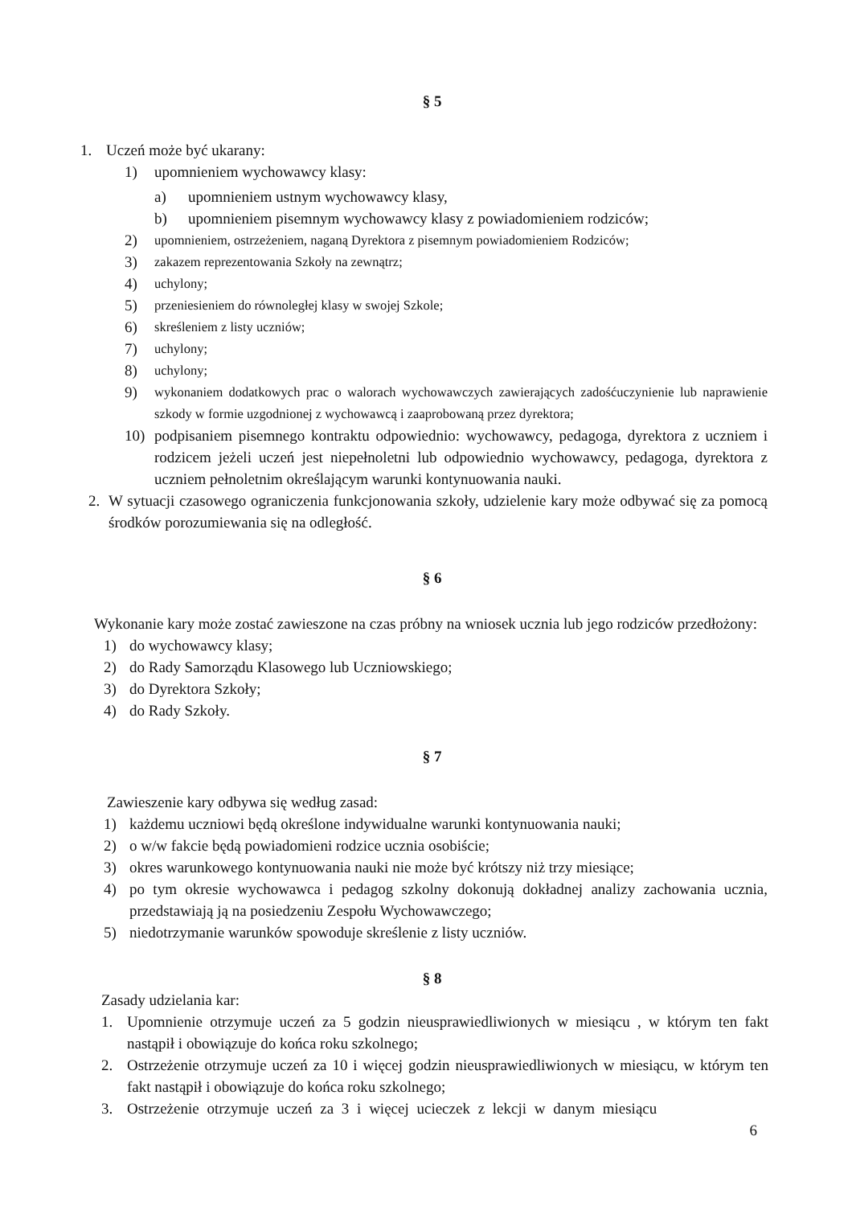§ 5
1. Uczeń może być ukarany:
1) upomnieniem wychowawcy klasy:
a) upomnieniem ustnym wychowawcy klasy,
b) upomnieniem pisemnym wychowawcy klasy z powiadomieniem rodziców;
2) upomnieniem, ostrzeżeniem, naganą Dyrektora z pisemnym powiadomieniem Rodziców;
3) zakazem reprezentowania Szkoły na zewnątrz;
4) uchylony;
5) przeniesieniem do równoległej klasy w swojej Szkole;
6) skreśleniem z listy uczniów;
7) uchylony;
8) uchylony;
9) wykonaniem dodatkowych prac o walorach wychowawczych zawierających zadośćuczynienie lub naprawienie szkody w formie uzgodnionej z wychowawcą i zaaprobowaną przez dyrektora;
10) podpisaniem pisemnego kontraktu odpowiednio: wychowawcy, pedagoga, dyrektora z uczniem i rodzicem jeżeli uczeń jest niepełnoletni lub odpowiednio wychowawcy, pedagoga, dyrektora z uczniem pełnoletnim określającym warunki kontynuowania nauki.
2. W sytuacji czasowego ograniczenia funkcjonowania szkoły, udzielenie kary może odbywać się za pomocą środków porozumiewania się na odległość.
§ 6
Wykonanie kary może zostać zawieszone na czas próbny na wniosek ucznia lub jego rodziców przedłożony:
1) do wychowawcy klasy;
2) do Rady Samorządu Klasowego lub Uczniowskiego;
3) do Dyrektora Szkoły;
4) do Rady Szkoły.
§ 7
Zawieszenie kary odbywa się według zasad:
1) każdemu uczniowi będą określone indywidualne warunki kontynuowania nauki;
2) o w/w fakcie będą powiadomieni rodzice ucznia osobiście;
3) okres warunkowego kontynuowania nauki nie może być krótszy niż trzy miesiące;
4) po tym okresie wychowawca i pedagog szkolny dokonują dokładnej analizy zachowania ucznia, przedstawiają ją na posiedzeniu Zespołu Wychowawczego;
5) niedotrzymanie warunków spowoduje skreślenie z listy uczniów.
§ 8
Zasady udzielania kar:
1. Upomnienie otrzymuje uczeń za 5 godzin nieusprawiedliwionych w miesiącu , w którym ten fakt nastąpił i obowiązuje do końca roku szkolnego;
2. Ostrzeżenie otrzymuje uczeń za 10 i więcej godzin nieusprawiedliwionych w miesiącu, w którym ten fakt nastąpił i obowiązuje do końca roku szkolnego;
3. Ostrzeżenie otrzymuje uczeń za 3 i więcej ucieczek z lekcji w danym miesiącu
6